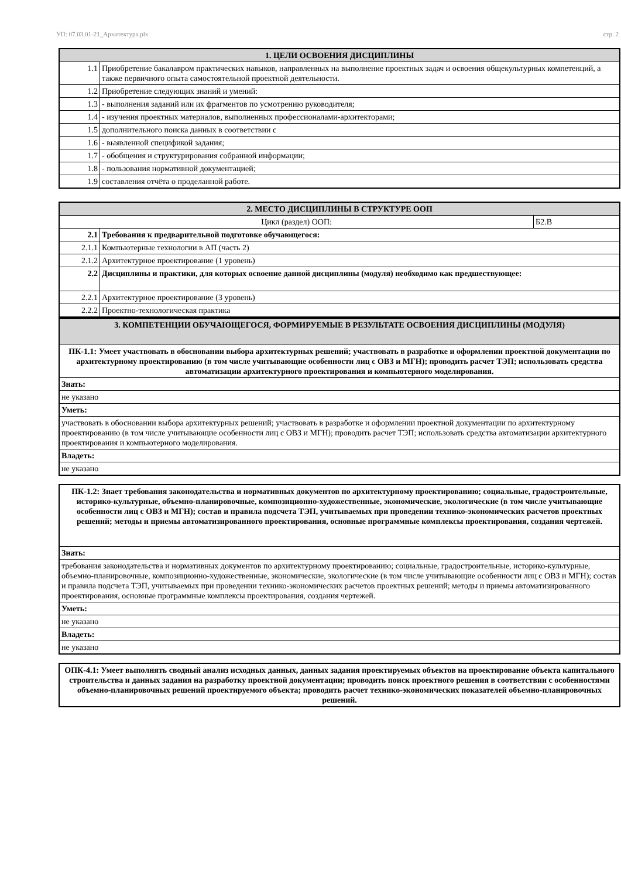УП: 07.03.01-21_Архитектура.plx стр. 2
| 1. ЦЕЛИ ОСВОЕНИЯ ДИСЦИПЛИНЫ | |
| --- | --- |
| 1.1 | Приобретение бакалавром практических навыков, направленных на выполнение проектных задач и освоения общекультурных компетенций, а также первичного опыта самостоятельной проектной деятельности. |
| 1.2 | Приобретение следующих знаний и умений: |
| 1.3 | - выполнения заданий или их фрагментов по усмотрению руководителя; |
| 1.4 | - изучения проектных материалов, выполненных профессионалами-архитекторами; |
| 1.5 | дополнительного поиска данных в соответствии с |
| 1.6 | - выявленной спецификой задания; |
| 1.7 | - обобщения и структурирования собранной информации; |
| 1.8 | - пользования нормативной документацией; |
| 1.9 | составления отчёта о проделанной работе. |
| 2. МЕСТО ДИСЦИПЛИНЫ В СТРУКТУРЕ ООП | | |
| --- | --- | --- |
| Цикл (раздел) ООП: | | Б2.В |
| 2.1 | Требования к предварительной подготовке обучающегося: | |
| 2.1.1 | Компьютерные технологии в АП (часть 2) | |
| 2.1.2 | Архитектурное проектирование (1 уровень) | |
| 2.2 | Дисциплины и практики, для которых освоение данной дисциплины (модуля) необходимо как предшествующее: | |
| 2.2.1 | Архитектурное проектирование (3 уровень) | |
| 2.2.2 | Проектно-технологическая практика | |
| 3. КОМПЕТЕНЦИИ ОБУЧАЮЩЕГОСЯ, ФОРМИРУЕМЫЕ В РЕЗУЛЬТАТЕ ОСВОЕНИЯ ДИСЦИПЛИНЫ (МОДУЛЯ) |
| --- |
| ПК-1.1: Умеет участвовать в обосновании выбора архитектурных решений; участвовать в разработке и оформлении проектной документации по архитектурному проектированию (в том числе учитывающие особенности лиц с ОВЗ и МГН); проводить расчет ТЭП; использовать средства автоматизации архитектурного проектирования и компьютерного моделирования. |
| Знать: |
| не указано |
| Уметь: |
| участвовать в обосновании выбора архитектурных решений; участвовать в разработке и оформлении проектной документации по архитектурному проектированию (в том числе учитывающие особенности лиц с ОВЗ и МГН); проводить расчет ТЭП; использовать средства автоматизации архитектурного проектирования и компьютерного моделирования. |
| Владеть: |
| не указано |
| ПК-1.2: Знает требования законодательства и нормативных документов по архитектурному проектированию; социальные, градостроительные, историко-культурные, объемно-планировочные, композиционно-художественные, экономические, экологические (в том числе учитывающие особенности лиц с ОВЗ и МГН); состав и правила подсчета ТЭП, учитываемых при проведении технико-экономических расчетов проектных решений; методы и приемы автоматизированного проектирования, основные программные комплексы проектирования, создания чертежей. |
| Знать: |
| требования законодательства и нормативных документов по архитектурному проектированию; социальные, градостроительные, историко-культурные, объемно-планировочные, композиционно-художественные, экономические, экологические (в том числе учитывающие особенности лиц с ОВЗ и МГН); состав и правила подсчета ТЭП, учитываемых при проведении технико-экономических расчетов проектных решений; методы и приемы автоматизированного проектирования, основные программные комплексы проектирования, создания чертежей. |
| Уметь: |
| не указано |
| Владеть: |
| не указано |
| ОПК-4.1: Умеет выполнять сводный анализ исходных данных, данных задания проектируемых объектов на проектирование объекта капитального строительства и данных задания на разработку проектной документации; проводить поиск проектного решения в соответствии с особенностями объемно-планировочных решений проектируемого объекта; проводить расчет технико-экономических показателей объемно-планировочных решений. |